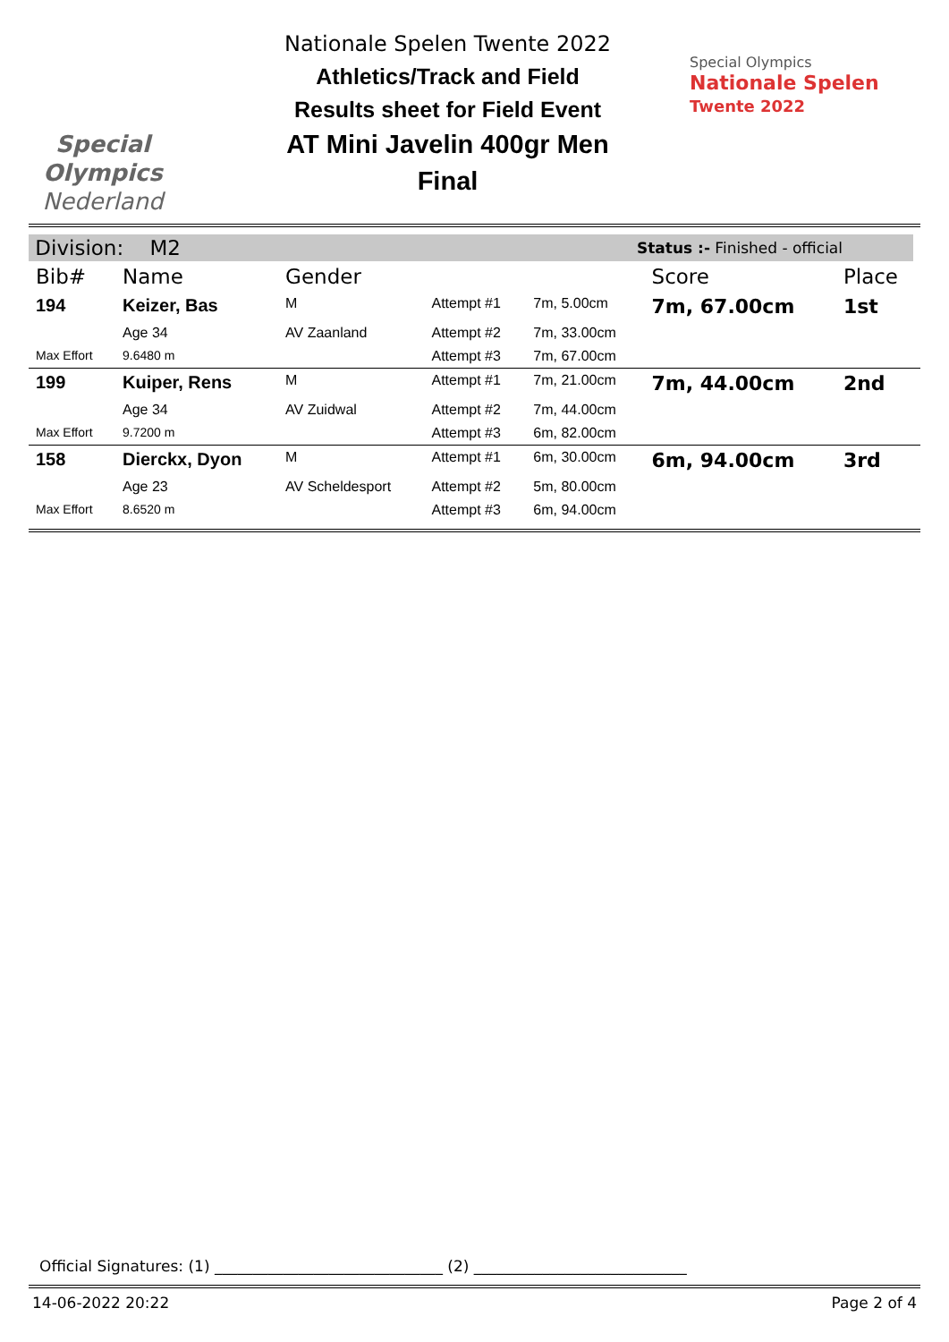Special
Olympics
Nederland
Nationale Spelen Twente 2022
Athletics/Track and Field
Results sheet for Field Event
AT Mini Javelin 400gr Men
Final
Special Olympics
Nationale Spelen
Twente 2022
Division: M2 Status :- Finished - official
| Bib# | Name | Gender | | | Score | Place |
| --- | --- | --- | --- | --- | --- | --- |
| 194 | Keizer, Bas | M | Attempt #1 | 7m, 5.00cm | 7m, 67.00cm | 1st |
| | Age 34 | AV Zaanland | Attempt #2 | 7m, 33.00cm | | |
| Max Effort | 9.6480 m | | Attempt #3 | 7m, 67.00cm | | |
| 199 | Kuiper, Rens | M | Attempt #1 | 7m, 21.00cm | 7m, 44.00cm | 2nd |
| | Age 34 | AV Zuidwal | Attempt #2 | 7m, 44.00cm | | |
| Max Effort | 9.7200 m | | Attempt #3 | 6m, 82.00cm | | |
| 158 | Dierckx, Dyon | M | Attempt #1 | 6m, 30.00cm | 6m, 94.00cm | 3rd |
| | Age 23 | AV Scheldesport | Attempt #2 | 5m, 80.00cm | | |
| Max Effort | 8.6520 m | | Attempt #3 | 6m, 94.00cm | | |
Official Signatures: (1) ______________________________ (2) ____________________________
14-06-2022 20:22 Page 2 of 4